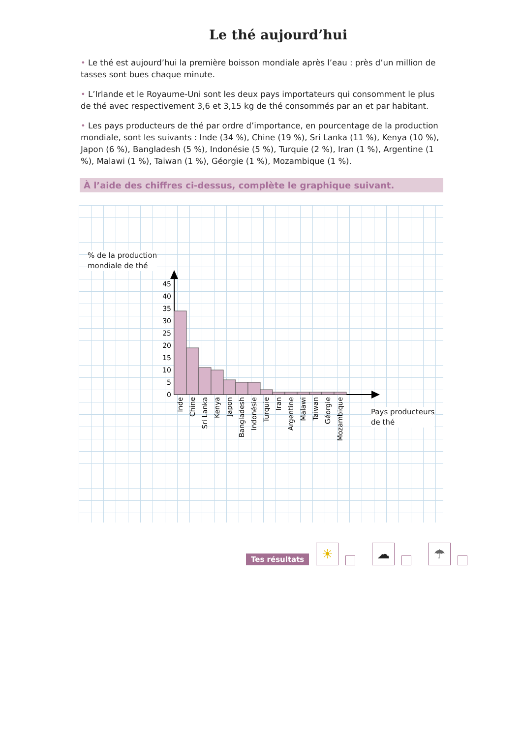Le thé aujourd’hui
• Le thé est aujourd’hui la première boisson mondiale après l’eau : près d’un million de tasses sont bues chaque minute.
• L’Irlande et le Royaume-Uni sont les deux pays importateurs qui consomment le plus de thé avec respectivement 3,6 et 3,15 kg de thé consommés par an et par habitant.
• Les pays producteurs de thé par ordre d’importance, en pourcentage de la production mondiale, sont les suivants : Inde (34 %), Chine (19 %), Sri Lanka (11 %), Kenya (10 %), Japon (6 %), Bangladesh (5 %), Indonésie (5 %), Turquie (2 %), Iran (1 %), Argentine (1 %), Malawi (1 %), Taiwan (1 %), Géorgie (1 %), Mozambique (1 %).
À l’aide des chiffres ci-dessus, complète le graphique suivant.
0
5
10
15
20
25
30
35
40
45
Inde
Chine
Sri Lanka
Kenya
Japon
Bangladesh
Indonésie
Turquie
Iran
Argentine
Malawi
Taiwan
Géorgie
Mozambique
% de la production
mondiale de thé
Pays producteurs
de thé
Tes résultats
☀
☁
☂